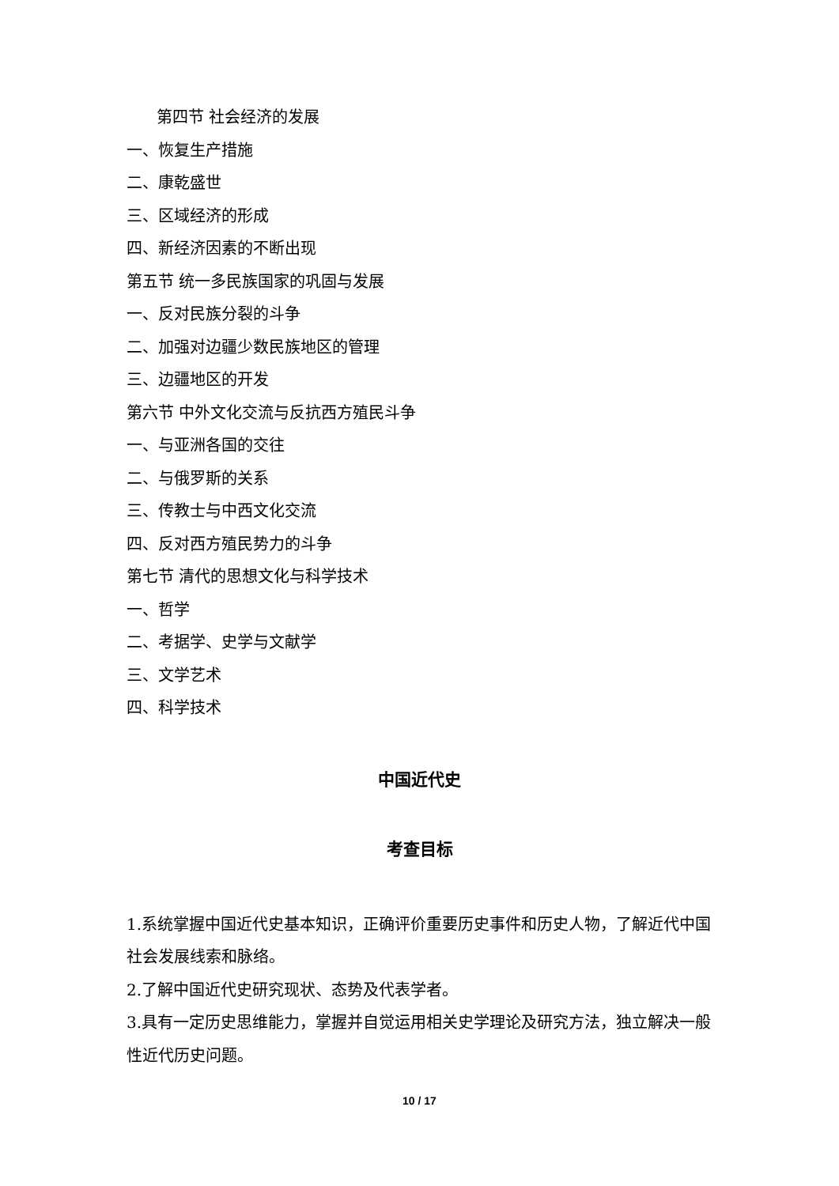第四节 社会经济的发展
一、恢复生产措施
二、康乾盛世
三、区域经济的形成
四、新经济因素的不断出现
第五节 统一多民族国家的巩固与发展
一、反对民族分裂的斗争
二、加强对边疆少数民族地区的管理
三、边疆地区的开发
第六节 中外文化交流与反抗西方殖民斗争
一、与亚洲各国的交往
二、与俄罗斯的关系
三、传教士与中西文化交流
四、反对西方殖民势力的斗争
第七节 清代的思想文化与科学技术
一、哲学
二、考据学、史学与文献学
三、文学艺术
四、科学技术
中国近代史
考查目标
1.系统掌握中国近代史基本知识，正确评价重要历史事件和历史人物，了解近代中国社会发展线索和脉络。
2.了解中国近代史研究现状、态势及代表学者。
3.具有一定历史思维能力，掌握并自觉运用相关史学理论及研究方法，独立解决一般性近代历史问题。
10 / 17